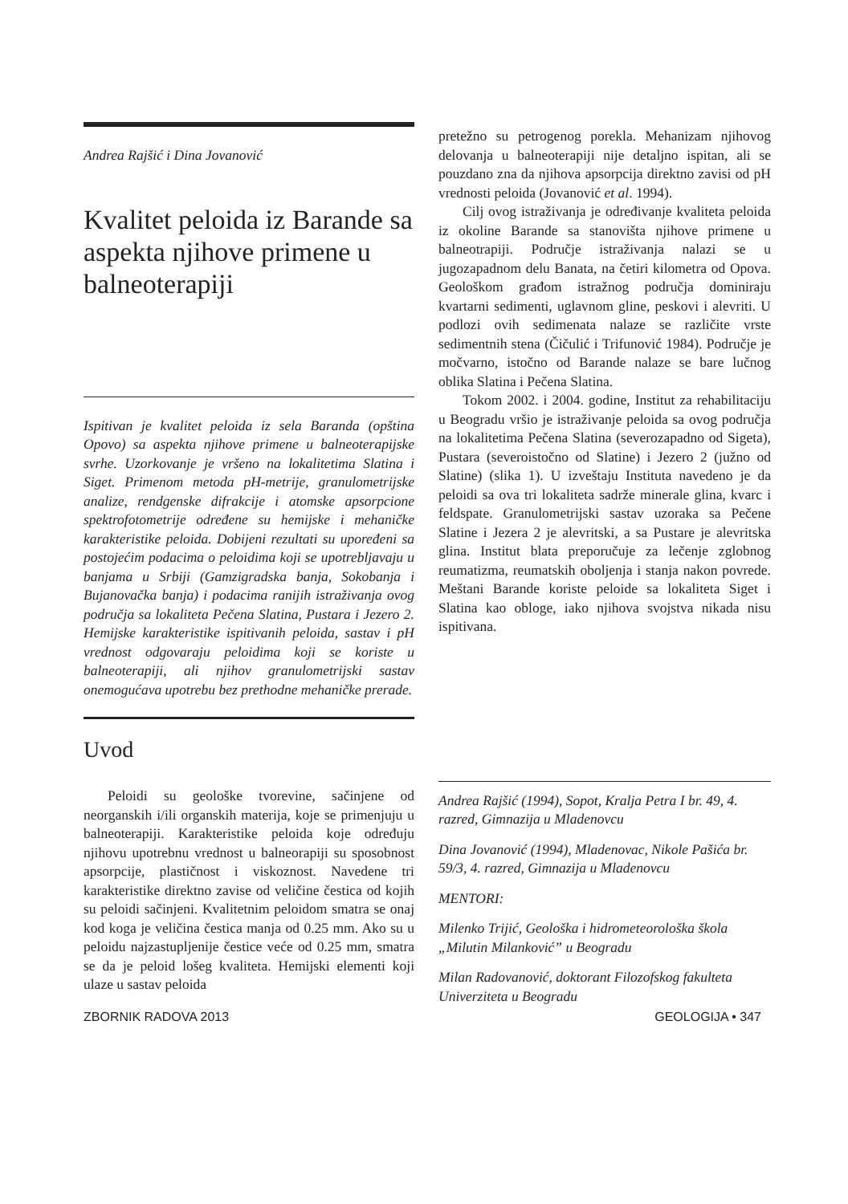Andrea Rajšić i Dina Jovanović
Kvalitet peloida iz Barande sa aspekta njihove primene u balneoterapiji
Ispitivan je kvalitet peloida iz sela Baranda (opština Opovo) sa aspekta njihove primene u balneoterapijske svrhe. Uzorkovanje je vršeno na lokalitetima Slatina i Siget. Primenom metoda pH-metrije, granulometrijske analize, rendgenske difrakcije i atomske apsorpcione spektrofotometrije određene su hemijske i mehaničke karakteristike peloida. Dobijeni rezultati su upoređeni sa postojećim podacima o peloidima koji se upotrebljavaju u banjama u Srbiji (Gamzigradska banja, Sokobanja i Bujanovačka banja) i podacima ranijih istraživanja ovog područja sa lokaliteta Pečena Slatina, Pustara i Jezero 2. Hemijske karakteristike ispitivanih peloida, sastav i pH vrednost odgovaraju peloidima koji se koriste u balneoterapiji, ali njihov granulometrijski sastav onemogućava upotrebu bez prethodne mehaničke prerade.
Uvod
Peloidi su geološke tvorevine, sačinjene od neorganskih i/ili organskih materija, koje se primenjuju u balneoterapiji. Karakteristike peloida koje određuju njihovu upotrebnu vrednost u balneorapiji su sposobnost apsorpcije, plastičnost i viskoznost. Navedene tri karakteristike direktno zavise od veličine čestica od kojih su peloidi sačinjeni. Kvalitetnim peloidom smatra se onaj kod koga je veličina čestica manja od 0.25 mm. Ako su u peloidu najzastupljenije čestice veće od 0.25 mm, smatra se da je peloid lošeg kvaliteta. Hemijski elementi koji ulaze u sastav peloida
pretežno su petrogenog porekla. Mehanizam njihovog delovanja u balneoterapiji nije detaljno ispitan, ali se pouzdano zna da njihova apsorpcija direktno zavisi od pH vrednosti peloida (Jovanović et al. 1994).
Cilj ovog istraživanja je određivanje kvaliteta peloida iz okoline Barande sa stanovišta njihove primene u balneotrapiji. Područje istraživanja nalazi se u jugozapadnom delu Banata, na četiri kilometra od Opova. Geološkom građom istražnog područja dominiraju kvartarni sedimenti, uglavnom gline, peskovi i alevriti. U podlozi ovih sedimenata nalaze se različite vrste sedimentnih stena (Čičulić i Trifunović 1984). Područje je močvarno, istočno od Barande nalaze se bare lučnog oblika Slatina i Pečena Slatina.
Tokom 2002. i 2004. godine, Institut za rehabilitaciju u Beogradu vršio je istraživanje peloida sa ovog područja na lokalitetima Pečena Slatina (severozapadno od Sigeta), Pustara (severoistočno od Slatine) i Jezero 2 (južno od Slatine) (slika 1). U izveštaju Instituta navedeno je da peloidi sa ova tri lokaliteta sadrže minerale glina, kvarc i feldspate. Granulometrijski sastav uzoraka sa Pečene Slatine i Jezera 2 je alevritski, a sa Pustare je alevritska glina. Institut blata preporučuje za lečenje zglobnog reumatizma, reumatskih oboljenja i stanja nakon povrede. Meštani Barande koriste peloide sa lokaliteta Siget i Slatina kao obloge, iako njihova svojstva nikada nisu ispitivana.
Andrea Rajšić (1994), Sopot, Kralja Petra I br. 49, 4. razred, Gimnazija u Mladenovcu
Dina Jovanović (1994), Mladenovac, Nikole Pašića br. 59/3, 4. razred, Gimnazija u Mladenovcu
MENTORI:
Milenko Trijić, Geološka i hidrometeorološka škola „Milutin Milanković” u Beogradu
Milan Radovanović, doktorant Filozofskog fakulteta Univerziteta u Beogradu
ZBORNIK RADOVA 2013 GEOLOGIJA • 347